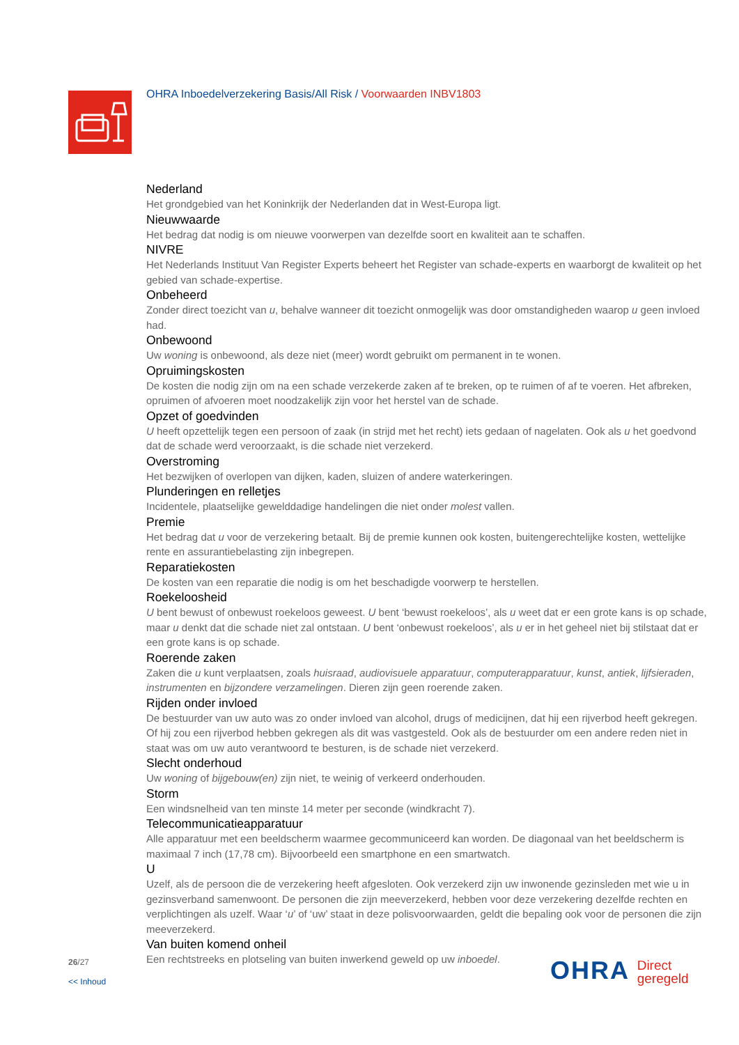OHRA Inboedelverzekering Basis/All Risk / Voorwaarden INBV1803
Nederland
Het grondgebied van het Koninkrijk der Nederlanden dat in West-Europa ligt.
Nieuwwaarde
Het bedrag dat nodig is om nieuwe voorwerpen van dezelfde soort en kwaliteit aan te schaffen.
NIVRE
Het Nederlands Instituut Van Register Experts beheert het Register van schade-experts en waarborgt de kwaliteit op het gebied van schade-expertise.
Onbeheerd
Zonder direct toezicht van u, behalve wanneer dit toezicht onmogelijk was door omstandigheden waarop u geen invloed had.
Onbewoond
Uw woning is onbewoond, als deze niet (meer) wordt gebruikt om permanent in te wonen.
Opruimingskosten
De kosten die nodig zijn om na een schade verzekerde zaken af te breken, op te ruimen of af te voeren. Het afbreken, opruimen of afvoeren moet noodzakelijk zijn voor het herstel van de schade.
Opzet of goedvinden
U heeft opzettelijk tegen een persoon of zaak (in strijd met het recht) iets gedaan of nagelaten. Ook als u het goedvond dat de schade werd veroorzaakt, is die schade niet verzekerd.
Overstroming
Het bezwijken of overlopen van dijken, kaden, sluizen of andere waterkeringen.
Plunderingen en relletjes
Incidentele, plaatselijke gewelddadige handelingen die niet onder molest vallen.
Premie
Het bedrag dat u voor de verzekering betaalt. Bij de premie kunnen ook kosten, buitengerechtelijke kosten, wettelijke rente en assurantiebelasting zijn inbegrepen.
Reparatiekosten
De kosten van een reparatie die nodig is om het beschadigde voorwerp te herstellen.
Roekeloosheid
U bent bewust of onbewust roekeloos geweest. U bent ‘bewust roekeloos’, als u weet dat er een grote kans is op schade, maar u denkt dat die schade niet zal ontstaan. U bent ‘onbewust roekeloos’, als u er in het geheel niet bij stilstaat dat er een grote kans is op schade.
Roerende zaken
Zaken die u kunt verplaatsen, zoals huisraad, audiovisuele apparatuur, computerapparatuur, kunst, antiek, lijfsieraden, instrumenten en bijzondere verzamelingen. Dieren zijn geen roerende zaken.
Rijden onder invloed
De bestuurder van uw auto was zo onder invloed van alcohol, drugs of medicijnen, dat hij een rijverbod heeft gekregen. Of hij zou een rijverbod hebben gekregen als dit was vastgesteld. Ook als de bestuurder om een andere reden niet in staat was om uw auto verantwoord te besturen, is de schade niet verzekerd.
Slecht onderhoud
Uw woning of bijgebouw(en) zijn niet, te weinig of verkeerd onderhouden.
Storm
Een windsnelheid van ten minste 14 meter per seconde (windkracht 7).
Telecommunicatieapparatuur
Alle apparatuur met een beeldscherm waarmee gecommuniceerd kan worden. De diagonaal van het beeldscherm is maximaal 7 inch (17,78 cm). Bijvoorbeeld een smartphone en een smartwatch.
U
Uzelf, als de persoon die de verzekering heeft afgesloten. Ook verzekerd zijn uw inwonende gezinsleden met wie u in gezinsverband samenwoont. De personen die zijn meeverzekerd, hebben voor deze verzekering dezelfde rechten en verplichtingen als uzelf. Waar ‘u’ of ‘uw’ staat in deze polisvoorwaarden, geldt die bepaling ook voor de personen die zijn meeverzekerd.
Van buiten komend onheil
Een rechtstreeks en plotseling van buiten inwerkend geweld op uw inboedel.
26/27
<< Inhoud
OHRA Direct
geregeld